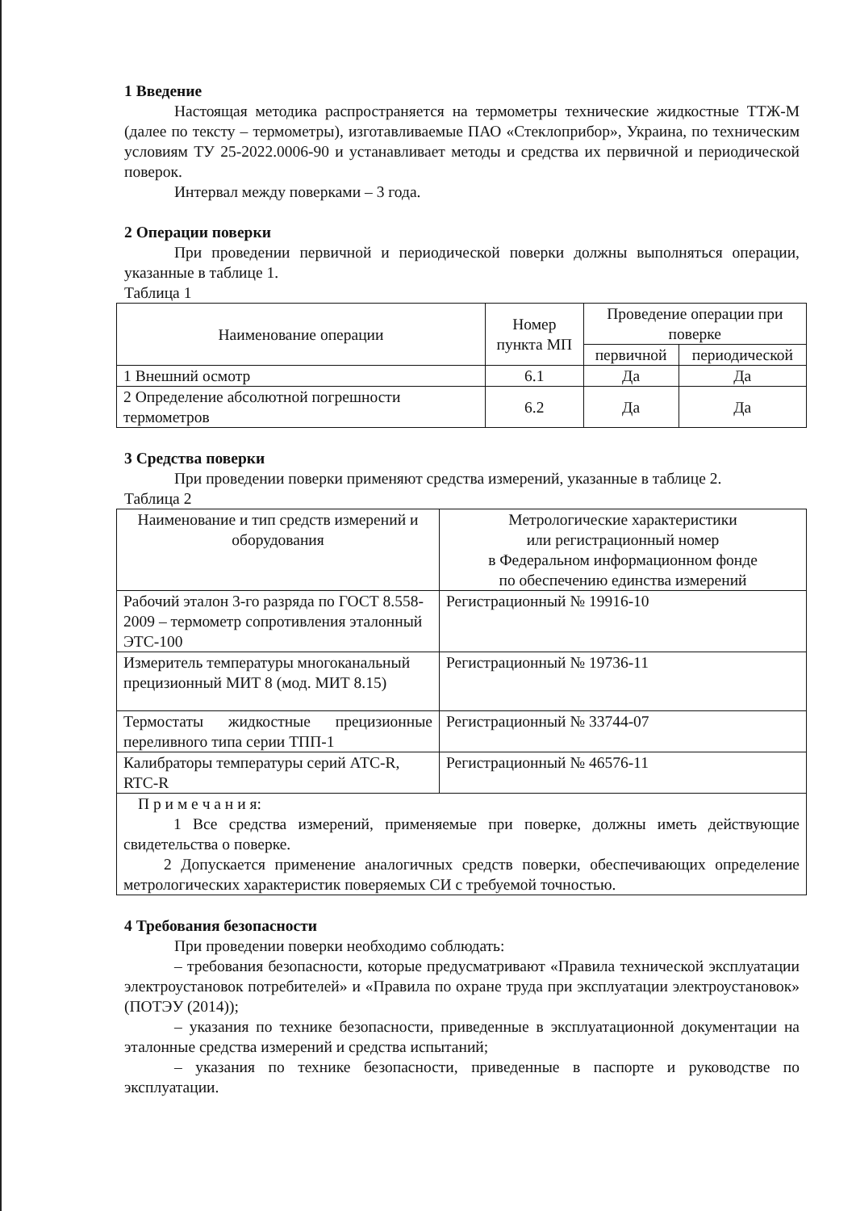1 Введение
Настоящая методика распространяется на термометры технические жидкостные ТТЖ-М (далее по тексту – термометры), изготавливаемые ПАО «Стеклоприбор», Украина, по техническим условиям ТУ 25-2022.0006-90 и устанавливает методы и средства их первичной и периодической поверок.
Интервал между поверками – 3 года.
2 Операции поверки
При проведении первичной и периодической поверки должны выполняться операции, указанные в таблице 1.
Таблица 1
| Наименование операции | Номер пункта МП | Проведение операции при поверке | |
| --- | --- | --- | --- |
| | | первичной | периодической |
| 1 Внешний осмотр | 6.1 | Да | Да |
| 2 Определение абсолютной погрешности термометров | 6.2 | Да | Да |
3 Средства поверки
При проведении поверки применяют средства измерений, указанные в таблице 2.
Таблица 2
| Наименование и тип средств измерений и оборудования | Метрологические характеристики или регистрационный номер в Федеральном информационном фонде по обеспечению единства измерений |
| --- | --- |
| Рабочий эталон 3-го разряда по ГОСТ 8.558-2009 – термометр сопротивления эталонный ЭТС-100 | Регистрационный № 19916-10 |
| Измеритель температуры многоканальный прецизионный МИТ 8 (мод. МИТ 8.15) | Регистрационный № 19736-11 |
| Термостаты жидкостные прецизионные переливного типа серии ТПП-1 | Регистрационный № 33744-07 |
| Калибраторы температуры серий АТС-R, RTC-R | Регистрационный № 46576-11 |
| П р и м е ч а н и я: 1 Все средства измерений, применяемые при поверке, должны иметь действующие свидетельства о поверке. 2 Допускается применение аналогичных средств поверки, обеспечивающих определение метрологических характеристик поверяемых СИ с требуемой точностью. | |
4 Требования безопасности
При проведении поверки необходимо соблюдать:
– требования безопасности, которые предусматривают «Правила технической эксплуатации электроустановок потребителей» и «Правила по охране труда при эксплуатации электроустановок» (ПОТЭУ (2014));
– указания по технике безопасности, приведенные в эксплуатационной документации на эталонные средства измерений и средства испытаний;
– указания по технике безопасности, приведенные в паспорте и руководстве по эксплуатации.